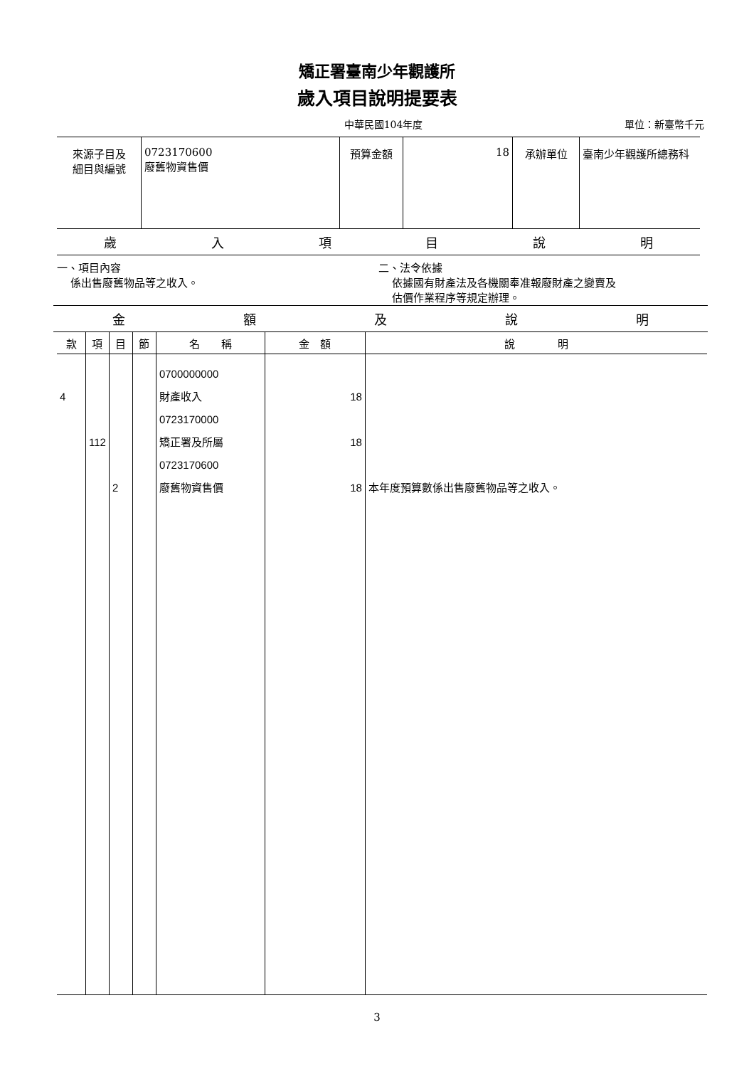矯正署臺南少年觀護所
歲入項目說明提要表
中華民國104年度 單位：新臺幣千元
| 來源子目及 細目與編號 | 0723170600 廢舊物資售價 | 預算金額 | 18 | 承辦單位 | 臺南少年觀護所總務科 |
歲入項目說明
一、項目內容
係出售廢舊物品等之收入。
二、法令依據
依據國有財產法及各機關奉准報廢財產之變賣及
估價作業程序等規定辦理。
金額及說明
| 款 | 項 | 目 | 節 | 名 稱 | 金 額 | 說 明 |
| --- | --- | --- | --- | --- | --- | --- |
| 4 | 112 | 2 | | 0700000000 財產收入 0723170000 矯正署及所屬 0723170600 廢舊物資售價 | 18 18 18 | 本年度預算數係出售廢舊物品等之收入。 |
3